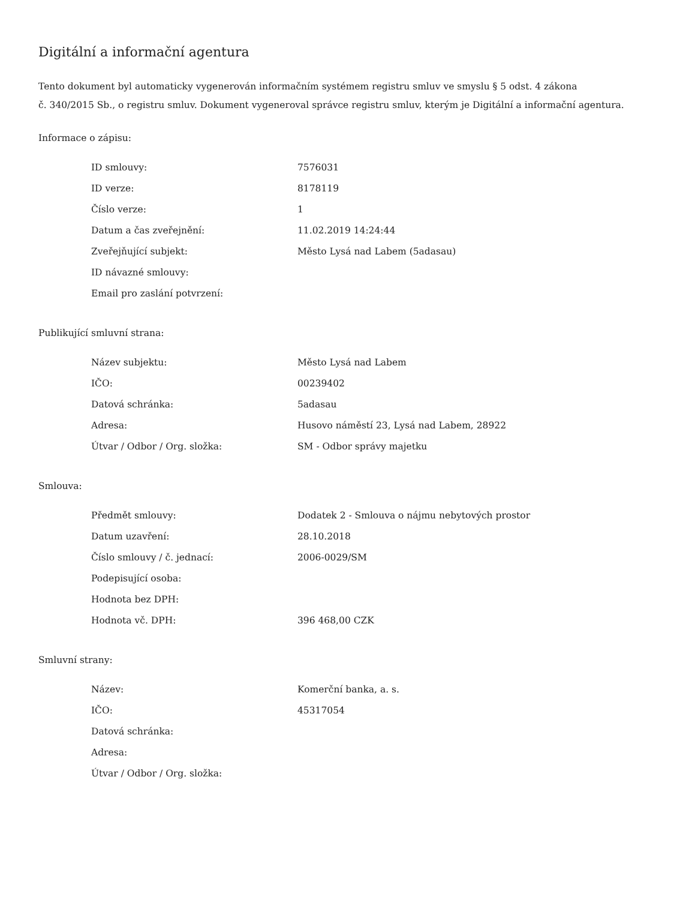Digitální a informační agentura
Tento dokument byl automaticky vygenerován informačním systémem registru smluv ve smyslu § 5 odst. 4 zákona
č. 340/2015 Sb., o registru smluv. Dokument vygeneroval správce registru smluv, kterým je Digitální a informační agentura.
Informace o zápisu:
| ID smlouvy: | 7576031 |
| ID verze: | 8178119 |
| Číslo verze: | 1 |
| Datum a čas zveřejnění: | 11.02.2019 14:24:44 |
| Zveřejňující subjekt: | Město Lysá nad Labem (5adasau) |
| ID návazné smlouvy: | |
| Email pro zaslání potvrzení: | |
Publikující smluvní strana:
| Název subjektu: | Město Lysá nad Labem |
| IČO: | 00239402 |
| Datová schránka: | 5adasau |
| Adresa: | Husovo náměstí 23, Lysá nad Labem, 28922 |
| Útvar / Odbor / Org. složka: | SM - Odbor správy majetku |
Smlouva:
| Předmět smlouvy: | Dodatek 2 - Smlouva o nájmu nebytových prostor |
| Datum uzavření: | 28.10.2018 |
| Číslo smlouvy / č. jednací: | 2006-0029/SM |
| Podepisující osoba: | |
| Hodnota bez DPH: | |
| Hodnota vč. DPH: | 396 468,00 CZK |
Smluvní strany:
| Název: | Komerční banka, a. s. |
| IČO: | 45317054 |
| Datová schránka: | |
| Adresa: | |
| Útvar / Odbor / Org. složka: | |